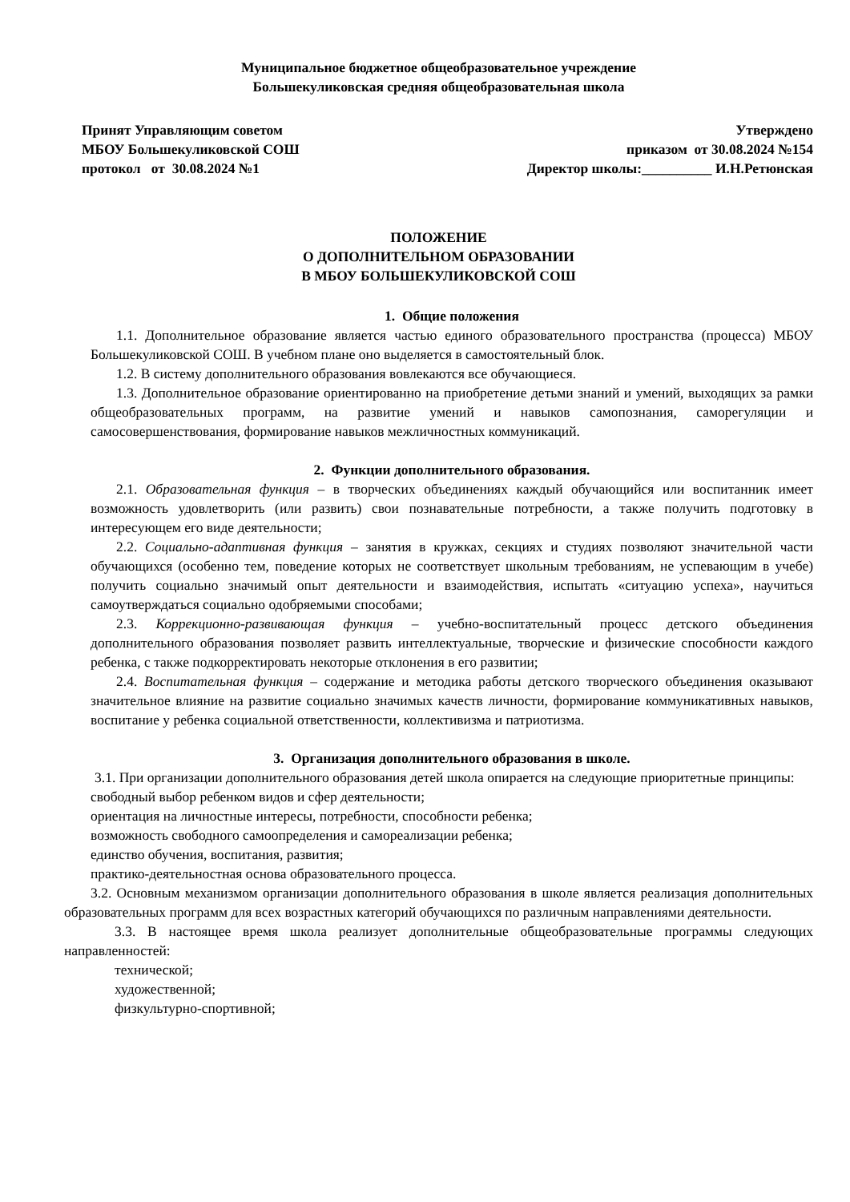Муниципальное бюджетное общеобразовательное учреждение
Большекуликовская средняя общеобразовательная школа
Принят Управляющим советом
МБОУ Большекуликовской СОШ
протокол от 30.08.2024 №1
Утверждено
приказом от 30.08.2024 №154
Директор школы:__________ И.Н.Ретюнская
ПОЛОЖЕНИЕ
О ДОПОЛНИТЕЛЬНОМ ОБРАЗОВАНИИ
В МБОУ БОЛЬШЕКУЛИКОВСКОЙ СОШ
1. Общие положения
1.1. Дополнительное образование является частью единого образовательного пространства (процесса) МБОУ Большекуликовской СОШ. В учебном плане оно выделяется в самостоятельный блок.
1.2. В систему дополнительного образования вовлекаются все обучающиеся.
1.3. Дополнительное образование ориентированно на приобретение детьми знаний и умений, выходящих за рамки общеобразовательных программ, на развитие умений и навыков самопознания, саморегуляции и самосовершенствования, формирование навыков межличностных коммуникаций.
2. Функции дополнительного образования.
2.1. Образовательная функция – в творческих объединениях каждый обучающийся или воспитанник имеет возможность удовлетворить (или развить) свои познавательные потребности, а также получить подготовку в интересующем его виде деятельности;
2.2. Социально-адаптивная функция – занятия в кружках, секциях и студиях позволяют значительной части обучающихся (особенно тем, поведение которых не соответствует школьным требованиям, не успевающим в учебе) получить социально значимый опыт деятельности и взаимодействия, испытать «ситуацию успеха», научиться самоутверждаться социально одобряемыми способами;
2.3. Коррекционно-развивающая функция – учебно-воспитательный процесс детского объединения дополнительного образования позволяет развить интеллектуальные, творческие и физические способности каждого ребенка, с также подкорректировать некоторые отклонения в его развитии;
2.4. Воспитательная функция – содержание и методика работы детского творческого объединения оказывают значительное влияние на развитие социально значимых качеств личности, формирование коммуникативных навыков, воспитание у ребенка социальной ответственности, коллективизма и патриотизма.
3. Организация дополнительного образования в школе.
3.1. При организации дополнительного образования детей школа опирается на следующие приоритетные принципы:
свободный выбор ребенком видов и сфер деятельности;
ориентация на личностные интересы, потребности, способности ребенка;
возможность свободного самоопределения и самореализации ребенка;
единство обучения, воспитания, развития;
практико-деятельностная основа образовательного процесса.
3.2. Основным механизмом организации дополнительного образования в школе является реализация дополнительных образовательных программ для всех возрастных категорий обучающихся по различным направлениями деятельности.
3.3. В настоящее время школа реализует дополнительные общеобразовательные программы следующих направленностей:
технической;
художественной;
физкультурно-спортивной;